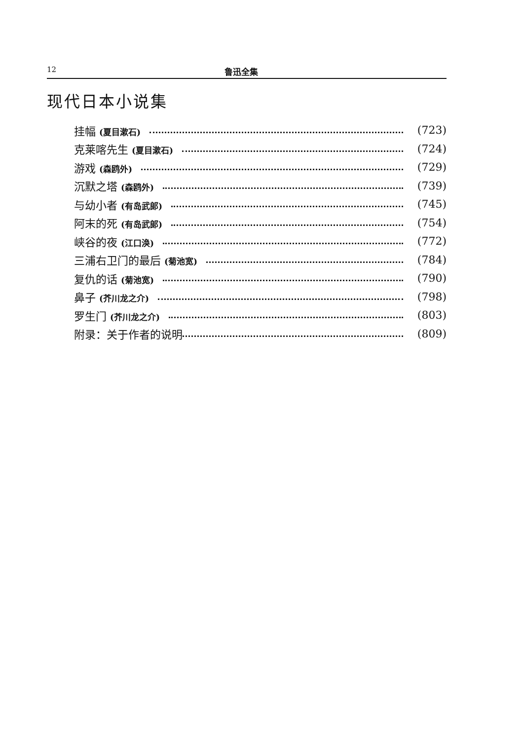12 鲁迅全集
现代日本小说集
挂幅 (夏目漱石) (723)
克莱喀先生 (夏目漱石) (724)
游戏 (森鸥外) (729)
沉默之塔 (森鸥外) (739)
与幼小者 (有岛武郎) (745)
阿末的死 (有岛武郎) (754)
峡谷的夜 (江口涣) (772)
三浦右卫门的最后 (菊池宽) (784)
复仇的话 (菊池宽) (790)
鼻子 (芥川龙之介) (798)
罗生门 (芥川龙之介) (803)
附录：关于作者的说明 (809)